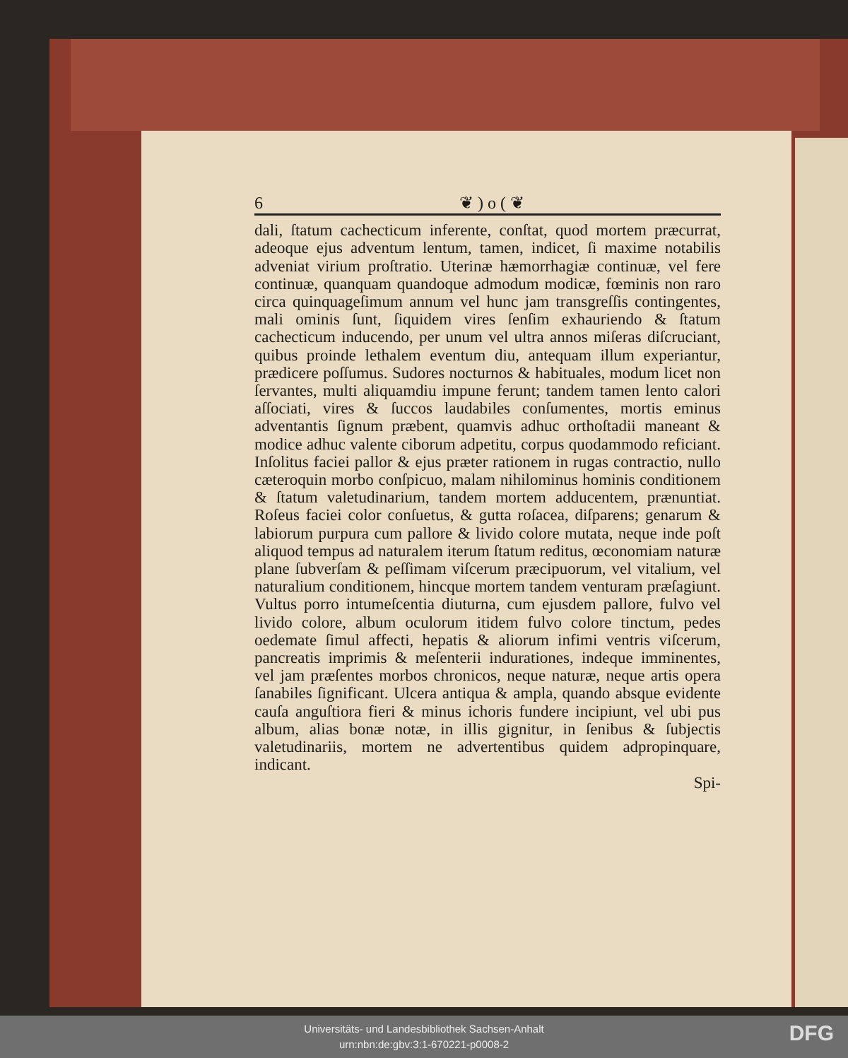6 ❦ ) o ( ❦
dali, ſtatum cachecticum inferente, conſtat, quod mortem præcurrat, adeoque ejus adventum lentum, tamen, indicet, ſi maxime notabilis adveniat virium proſtratio. Uterinæ hæmorrhagiæ continuæ, vel fere continuæ, quanquam quandoque admodum modicæ, fœminis non raro circa quinquageſimum annum vel hunc jam transgreſſis contingentes, mali ominis ſunt, ſiquidem vires ſenſim exhauriendo & ſtatum cachecticum inducendo, per unum vel ultra annos miſeras diſcruciant, quibus proinde lethalem eventum diu, antequam illum experiantur, prædicere poſſumus. Sudores nocturnos & habituales, modum licet non ſervantes, multi aliquamdiu impune ferunt; tandem tamen lento calori aſſociati, vires & ſuccos laudabiles conſumentes, mortis eminus adventantis ſignum præbent, quamvis adhuc orthoſtadii maneant & modice adhuc valente ciborum adpetitu, corpus quodammodo reficiant. Inſolitus faciei pallor & ejus præter rationem in rugas contractio, nullo cæteroquin morbo conſpicuo, malam nihilominus hominis conditionem & ſtatum valetudinarium, tandem mortem adducentem, prænuntiat. Roſeus faciei color conſuetus, & gutta roſacea, diſparens; genarum & labiorum purpura cum pallore & livido colore mutata, neque inde poſt aliquod tempus ad naturalem iterum ſtatum reditus, œconomiam naturæ plane ſubverſam & peſſimam viſcerum præcipuorum, vel vitalium, vel naturalium conditionem, hincque mortem tandem venturam præſagiunt. Vultus porro intumeſcentia diuturna, cum ejusdem pallore, fulvo vel livido colore, album oculorum itidem fulvo colore tinctum, pedes oedemate ſimul affecti, hepatis & aliorum infimi ventris viſcerum, pancreatis imprimis & meſenterii indurationes, indeque imminentes, vel jam præſentes morbos chronicos, neque naturæ, neque artis opera ſanabiles ſignificant. Ulcera antiqua & ampla, quando absque evidente cauſa anguſtiora fieri & minus ichoris fundere incipiunt, vel ubi pus album, alias bonæ notæ, in illis gignitur, in ſenibus & ſubjectis valetudinariis, mortem ne advertentibus quidem adpropinquare, indicant.
Spi-
Universitäts- und Landesbibliothek Sachsen-Anhalt
urn:nbn:de:gbv:3:1-670221-p0008-2
DFG